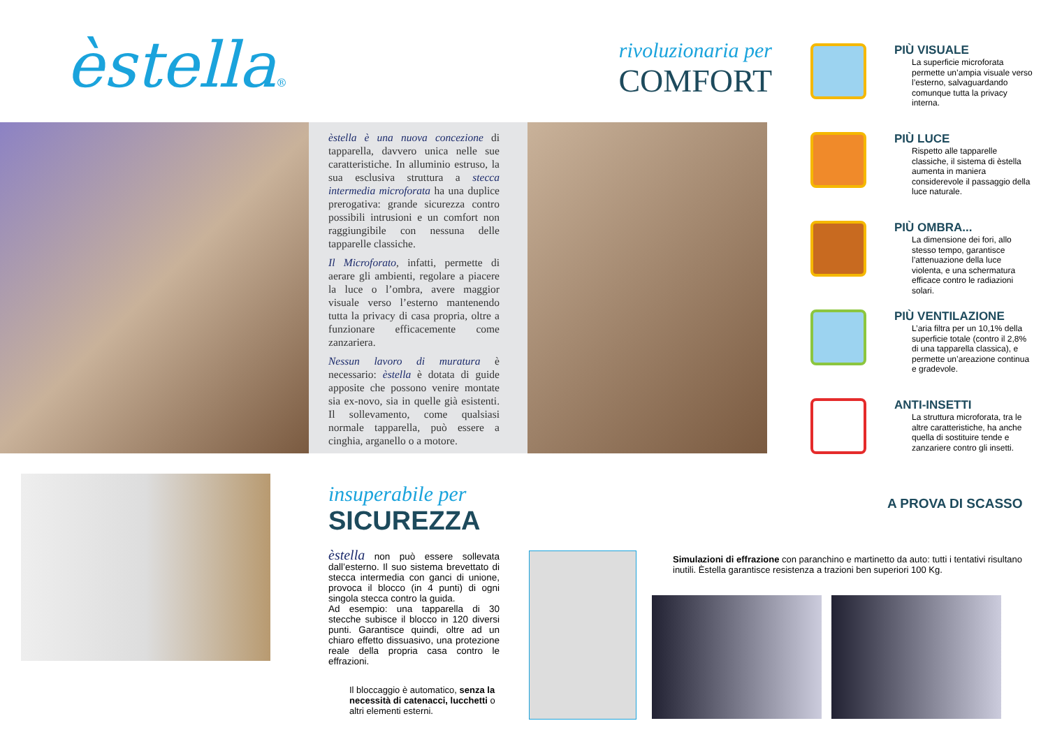èstella®
èstella è una nuova concezione di tapparella, davvero unica nelle sue caratteristiche. In alluminio estruso, la sua esclusiva struttura a stecca intermedia microforata ha una duplice prerogativa: grande sicurezza contro possibili intrusioni e un comfort non raggiungibile con nessuna delle tapparelle classiche.
Il Microforato, infatti, permette di aerare gli ambienti, regolare a piacere la luce o l’ombra, avere maggior visuale verso l’esterno mantenendo tutta la privacy di casa propria, oltre a funzionare efficacemente come zanzariera.
Nessun lavoro di muratura è necessario: èstella è dotata di guide apposite che possono venire montate sia ex-novo, sia in quelle già esistenti. Il sollevamento, come qualsiasi normale tapparella, può essere a cinghia, arganello o a motore.
rivoluzionaria per
COMFORT
PIÙ VISUALE
La superficie microforata permette un’ampia visuale verso l’esterno, salvaguardando comunque tutta la privacy interna.
PIÙ LUCE
Rispetto alle tapparelle classiche, il sistema di èstella aumenta in maniera considerevole il passaggio della luce naturale.
PIÙ OMBRA...
La dimensione dei fori, allo stesso tempo, garantisce l’attenuazione della luce violenta, e una schermatura efficace contro le radiazioni solari.
PIÙ VENTILAZIONE
L’aria filtra per un 10,1% della superficie totale (contro il 2,8% di una tapparella classica), e permette un’areazione continua e gradevole.
ANTI-INSETTI
La struttura microforata, tra le altre caratteristiche, ha anche quella di sostituire tende e zanzariere contro gli insetti.
A PROVA DI SCASSO
insuperabile per
SICUREZZA
èstella non può essere sollevata dall’esterno. Il suo sistema brevettato di stecca intermedia con ganci di unione, provoca il blocco (in 4 punti) di ogni singola stecca contro la guida.
Ad esempio: una tapparella di 30 stecche subisce il blocco in 120 diversi punti. Garantisce quindi, oltre ad un chiaro effetto dissuasivo, una protezione reale della propria casa contro le effrazioni.
Il bloccaggio è automatico, senza la necessità di catenacci, lucchetti o altri elementi esterni.
Simulazioni di effrazione con paranchino e martinetto da auto: tutti i tentativi risultano inutili. Èstella garantisce resistenza a trazioni ben superiori 100 Kg.